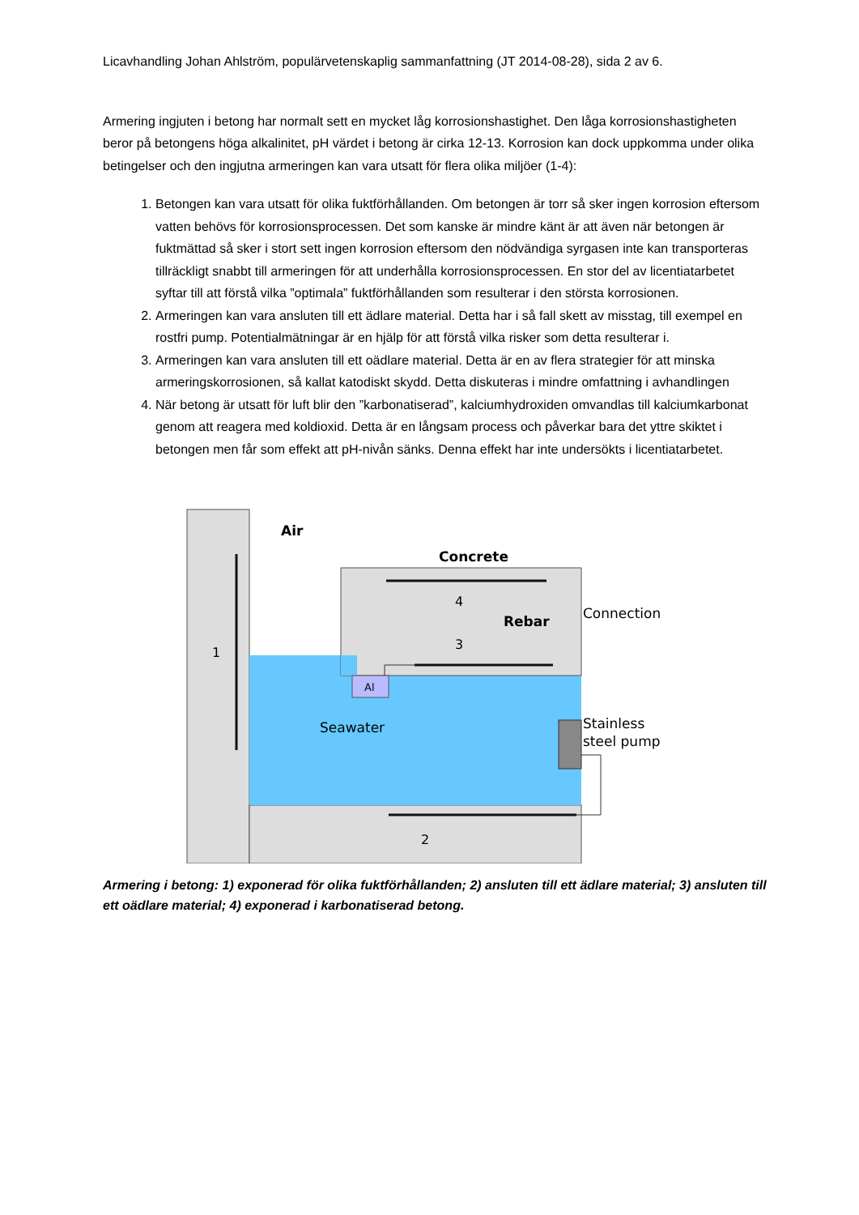Licavhandling Johan Ahlström, populärvetenskaplig sammanfattning (JT 2014-08-28), sida 2 av 6.
Armering ingjuten i betong har normalt sett en mycket låg korrosionshastighet. Den låga korrosionshastigheten beror på betongens höga alkalinitet, pH värdet i betong är cirka 12-13. Korrosion kan dock uppkomma under olika betingelser och den ingjutna armeringen kan vara utsatt för flera olika miljöer (1-4):
1. Betongen kan vara utsatt för olika fuktförhållanden. Om betongen är torr så sker ingen korrosion eftersom vatten behövs för korrosionsprocessen. Det som kanske är mindre känt är att även när betongen är fuktmättad så sker i stort sett ingen korrosion eftersom den nödvändiga syrgasen inte kan transporteras tillräckligt snabbt till armeringen för att underhålla korrosionsprocessen. En stor del av licentiatarbetet syftar till att förstå vilka ”optimala” fuktförhållanden som resulterar i den största korrosionen.
2. Armeringen kan vara ansluten till ett ädlare material. Detta har i så fall skett av misstag, till exempel en rostfri pump. Potentialmätningar är en hjälp för att förstå vilka risker som detta resulterar i.
3. Armeringen kan vara ansluten till ett oädlare material. Detta är en av flera strategier för att minska armeringskorrosionen, så kallat katodiskt skydd. Detta diskuteras i mindre omfattning i avhandlingen
4. När betong är utsatt för luft blir den ”karbonatiserad”, kalciumhydroxiden omvandlas till kalciumkarbonat genom att reagera med koldioxid. Detta är en långsam process och påverkar bara det yttre skiktet i betongen men får som effekt att pH-nivån sänks. Denna effekt har inte undersökts i licentiatarbetet.
Air
Concrete
4
Rebar
3
Connection
1
Al
Seawater
Stainless
steel pump
2
Armering i betong: 1) exponerad för olika fuktförhållanden; 2) ansluten till ett ädlare material; 3) ansluten till ett oädlare material; 4) exponerad i karbonatiserad betong.